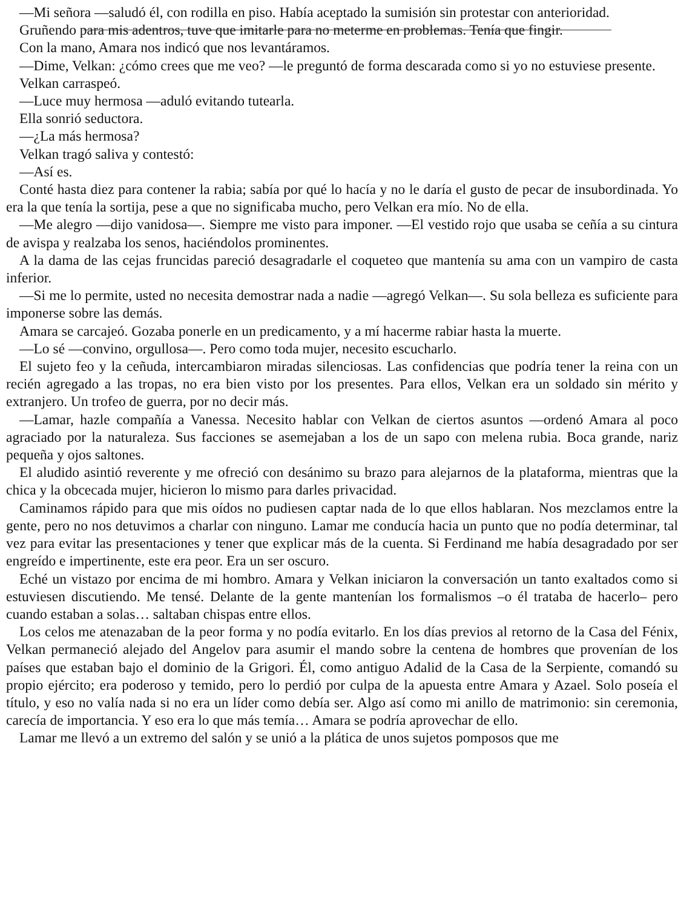—Mi señora —saludó él, con rodilla en piso. Había aceptado la sumisión sin protestar con anterioridad.
Gruñendo para mis adentros, tuve que imitarle para no meterme en problemas. Tenía que fingir.
Con la mano, Amara nos indicó que nos levantáramos.
—Dime, Velkan: ¿cómo crees que me veo? —le preguntó de forma descarada como si yo no estuviese presente.
Velkan carraspeó.
—Luce muy hermosa —aduló evitando tutearla.
Ella sonrió seductora.
—¿La más hermosa?
Velkan tragó saliva y contestó:
—Así es.
Conté hasta diez para contener la rabia; sabía por qué lo hacía y no le daría el gusto de pecar de insubordinada. Yo era la que tenía la sortija, pese a que no significaba mucho, pero Velkan era mío. No de ella.
—Me alegro —dijo vanidosa—. Siempre me visto para imponer. —El vestido rojo que usaba se ceñía a su cintura de avispa y realzaba los senos, haciéndolos prominentes.
A la dama de las cejas fruncidas pareció desagradarle el coqueteo que mantenía su ama con un vampiro de casta inferior.
—Si me lo permite, usted no necesita demostrar nada a nadie —agregó Velkan—. Su sola belleza es suficiente para imponerse sobre las demás.
Amara se carcajeó. Gozaba ponerle en un predicamento, y a mí hacerme rabiar hasta la muerte.
—Lo sé —convino, orgullosa—. Pero como toda mujer, necesito escucharlo.
El sujeto feo y la ceñuda, intercambiaron miradas silenciosas. Las confidencias que podría tener la reina con un recién agregado a las tropas, no era bien visto por los presentes. Para ellos, Velkan era un soldado sin mérito y extranjero. Un trofeo de guerra, por no decir más.
—Lamar, hazle compañía a Vanessa. Necesito hablar con Velkan de ciertos asuntos —ordenó Amara al poco agraciado por la naturaleza. Sus facciones se asemejaban a los de un sapo con melena rubia. Boca grande, nariz pequeña y ojos saltones.
El aludido asintió reverente y me ofreció con desánimo su brazo para alejarnos de la plataforma, mientras que la chica y la obcecada mujer, hicieron lo mismo para darles privacidad.
Caminamos rápido para que mis oídos no pudiesen captar nada de lo que ellos hablaran. Nos mezclamos entre la gente, pero no nos detuvimos a charlar con ninguno. Lamar me conducía hacia un punto que no podía determinar, tal vez para evitar las presentaciones y tener que explicar más de la cuenta. Si Ferdinand me había desagradado por ser engreído e impertinente, este era peor. Era un ser oscuro.
Eché un vistazo por encima de mi hombro. Amara y Velkan iniciaron la conversación un tanto exaltados como si estuviesen discutiendo. Me tensé. Delante de la gente mantenían los formalismos –o él trataba de hacerlo– pero cuando estaban a solas… saltaban chispas entre ellos.
Los celos me atenazaban de la peor forma y no podía evitarlo. En los días previos al retorno de la Casa del Fénix, Velkan permaneció alejado del Angelov para asumir el mando sobre la centena de hombres que provenían de los países que estaban bajo el dominio de la Grigori. Él, como antiguo Adalid de la Casa de la Serpiente, comandó su propio ejército; era poderoso y temido, pero lo perdió por culpa de la apuesta entre Amara y Azael. Solo poseía el título, y eso no valía nada si no era un líder como debía ser. Algo así como mi anillo de matrimonio: sin ceremonia, carecía de importancia. Y eso era lo que más temía… Amara se podría aprovechar de ello.
Lamar me llevó a un extremo del salón y se unió a la plática de unos sujetos pomposos que me